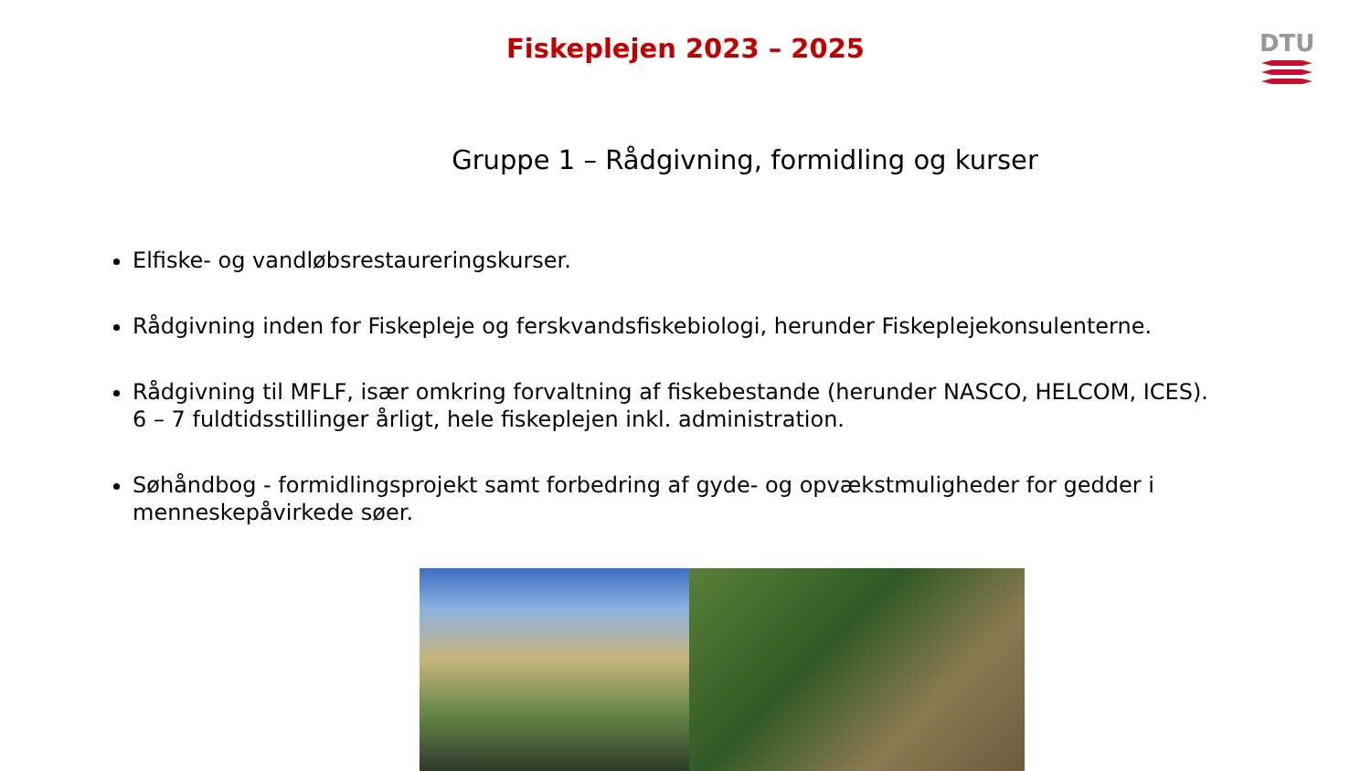Fiskeplejen 2023 – 2025
DTU
Gruppe 1 – Rådgivning, formidling og kurser
Elfiske- og vandløbsrestaureringskurser.
Rådgivning inden for Fiskepleje og ferskvandsfiskebiologi, herunder Fiskeplejekonsulenterne.
Rådgivning til MFLF, især omkring forvaltning af fiskebestande (herunder NASCO, HELCOM, ICES). 6 – 7 fuldtidsstillinger årligt, hele fiskeplejen inkl. administration.
Søhåndbog - formidlingsprojekt samt forbedring af gyde- og opvækstmuligheder for gedder i menneskepåvirkede søer.